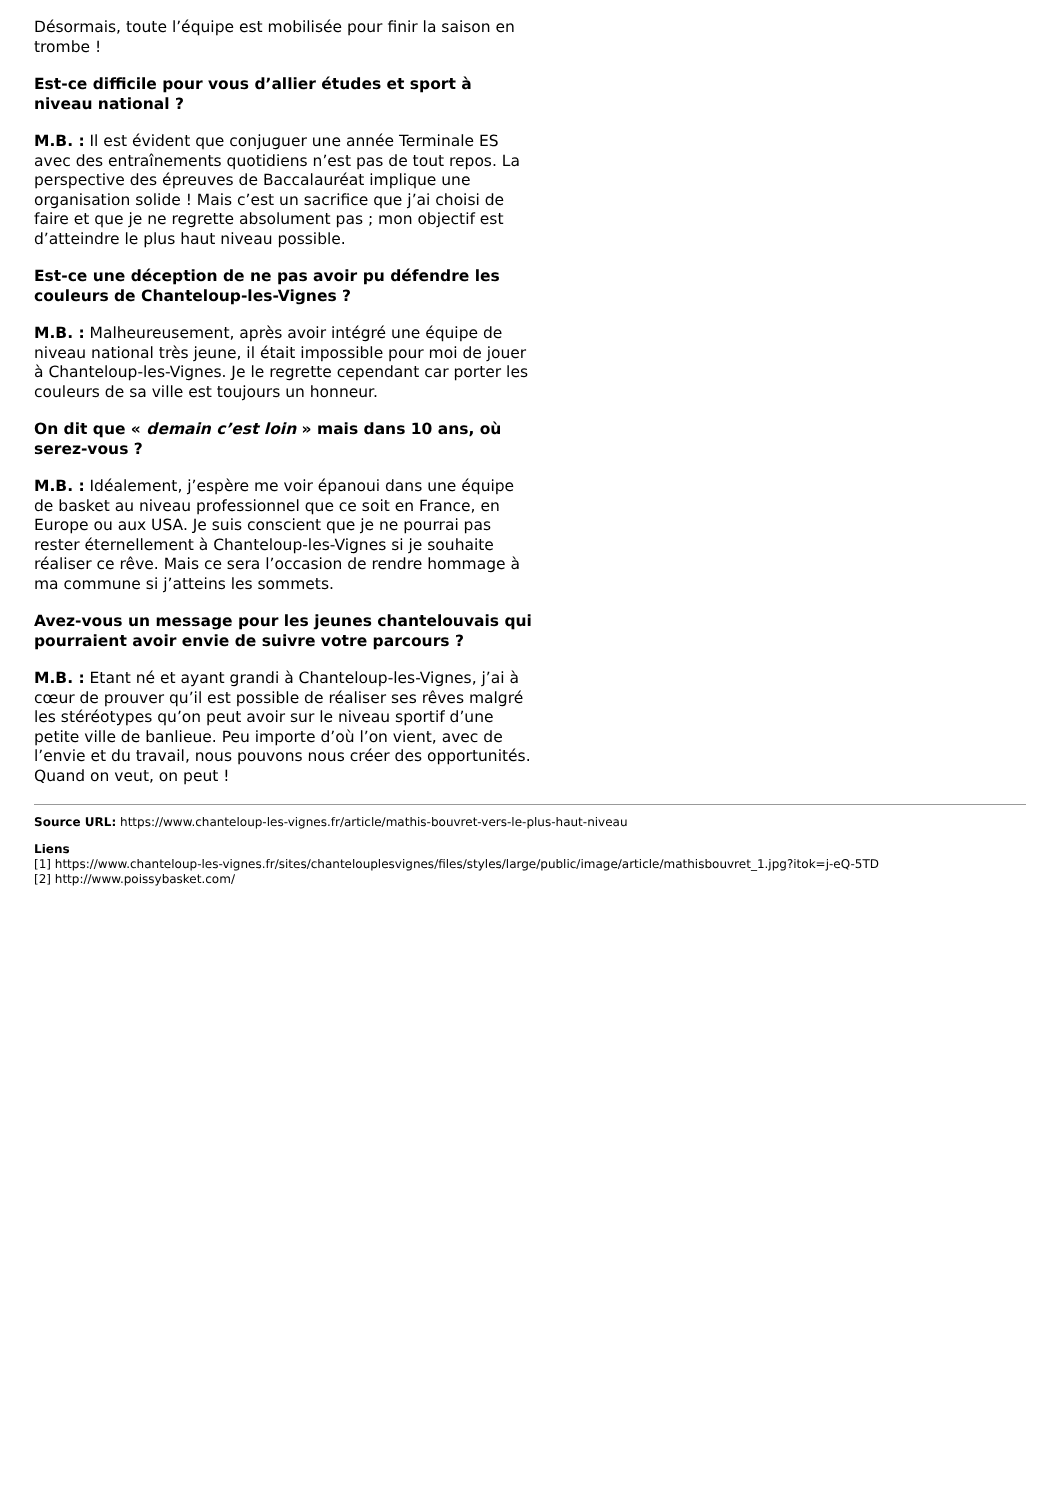Désormais, toute l’équipe est mobilisée pour finir la saison en trombe !
Est-ce difficile pour vous d’allier études et sport à niveau national ?
M.B. : Il est évident que conjuguer une année Terminale ES avec des entraînements quotidiens n’est pas de tout repos. La perspective des épreuves de Baccalauréat implique une organisation solide ! Mais c’est un sacrifice que j’ai choisi de faire et que je ne regrette absolument pas ; mon objectif est d’atteindre le plus haut niveau possible.
Est-ce une déception de ne pas avoir pu défendre les couleurs de Chanteloup-les-Vignes ?
M.B. : Malheureusement, après avoir intégré une équipe de niveau national très jeune, il était impossible pour moi de jouer à Chanteloup-les-Vignes. Je le regrette cependant car porter les couleurs de sa ville est toujours un honneur.
On dit que « demain c’est loin » mais dans 10 ans, où serez-vous ?
M.B. : Idéalement, j’espère me voir épanoui dans une équipe de basket au niveau professionnel que ce soit en France, en Europe ou aux USA. Je suis conscient que je ne pourrai pas rester éternellement à Chanteloup-les-Vignes si je souhaite réaliser ce rêve. Mais ce sera l’occasion de rendre hommage à ma commune si j’atteins les sommets.
Avez-vous un message pour les jeunes chantelouvais qui pourraient avoir envie de suivre votre parcours ?
M.B. : Etant né et ayant grandi à Chanteloup-les-Vignes, j’ai à cœur de prouver qu’il est possible de réaliser ses rêves malgré les stéréotypes qu’on peut avoir sur le niveau sportif d’une petite ville de banlieue. Peu importe d’où l’on vient, avec de l’envie et du travail, nous pouvons nous créer des opportunités. Quand on veut, on peut !
Source URL: https://www.chanteloup-les-vignes.fr/article/mathis-bouvret-vers-le-plus-haut-niveau
Liens
[1] https://www.chanteloup-les-vignes.fr/sites/chantelouplesvignes/files/styles/large/public/image/article/mathisbouvret_1.jpg?itok=j-eQ-5TD
[2] http://www.poissybasket.com/